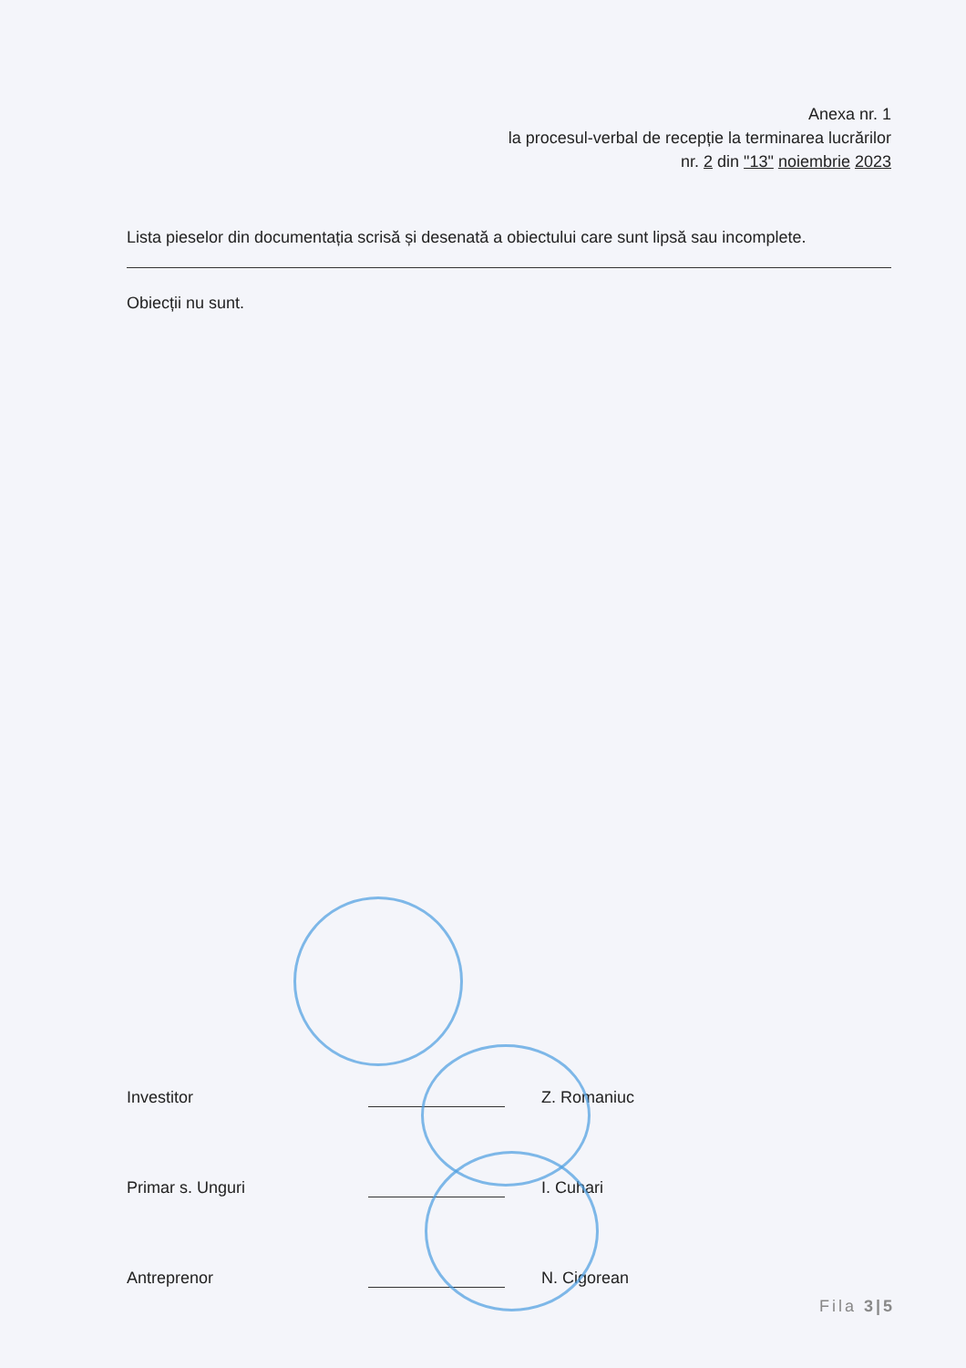Anexa nr. 1
la procesul-verbal de recepție la terminarea lucrărilor
nr. 2 din "13" noiembrie 2023
Lista pieselor din documentația scrisă și desenată a obiectului care sunt lipsă sau incomplete.
Obiecții nu sunt.
Investitor
Z. Romaniuc
Primar s. Unguri
I. Cuhari
Antreprenor
N. Cigorean
Fila 3|5